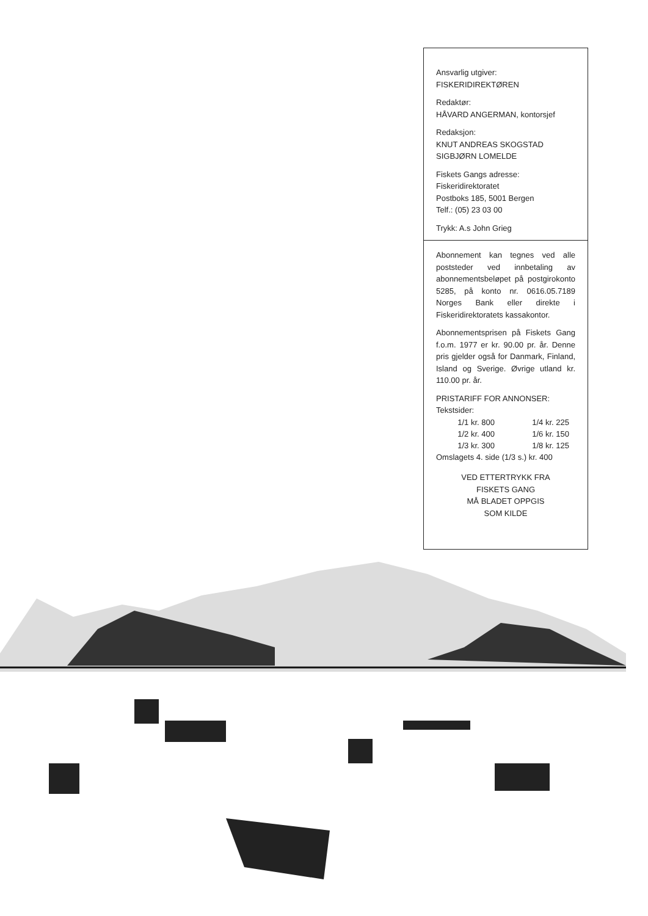Ansvarlig utgiver:
FISKERIDIREKTØREN
Redaktør:
HÅVARD ANGERMAN, kontorsjef
Redaksjon:
KNUT ANDREAS SKOGSTAD
SIGBJØRN LOMELDE
Fiskets Gangs adresse:
Fiskeridirektoratet
Postboks 185, 5001 Bergen
Telf.: (05) 23 03 00
Trykk: A.s John Grieg
Abonnement kan tegnes ved alle poststeder ved innbetaling av abonnementsbeløpet på post­girokonto 5285, på konto nr. 0616.05.7189 Norges Bank eller direkte i Fiskeridirektoratets kassakontor.
Abonnementsprisen på Fiskets Gang f.o.m. 1977 er kr. 90.00 pr. år. Denne pris gjelder også for Danmark, Finland, Island og Sverige. Øvrige utland kr. 110.00 pr. år.
PRISTARIFF FOR ANNONSER:
Tekstsider:
| 1/1 kr. 800 | 1/4 kr. 225 |
| 1/2 kr. 400 | 1/6 kr. 150 |
| 1/3 kr. 300 | 1/8 kr. 125 |
Omslagets 4. side (1/3 s.) kr. 400
VED ETTERTRYKK FRA
FISKETS GANG
MÅ BLADET OPPGIS
SOM KILDE